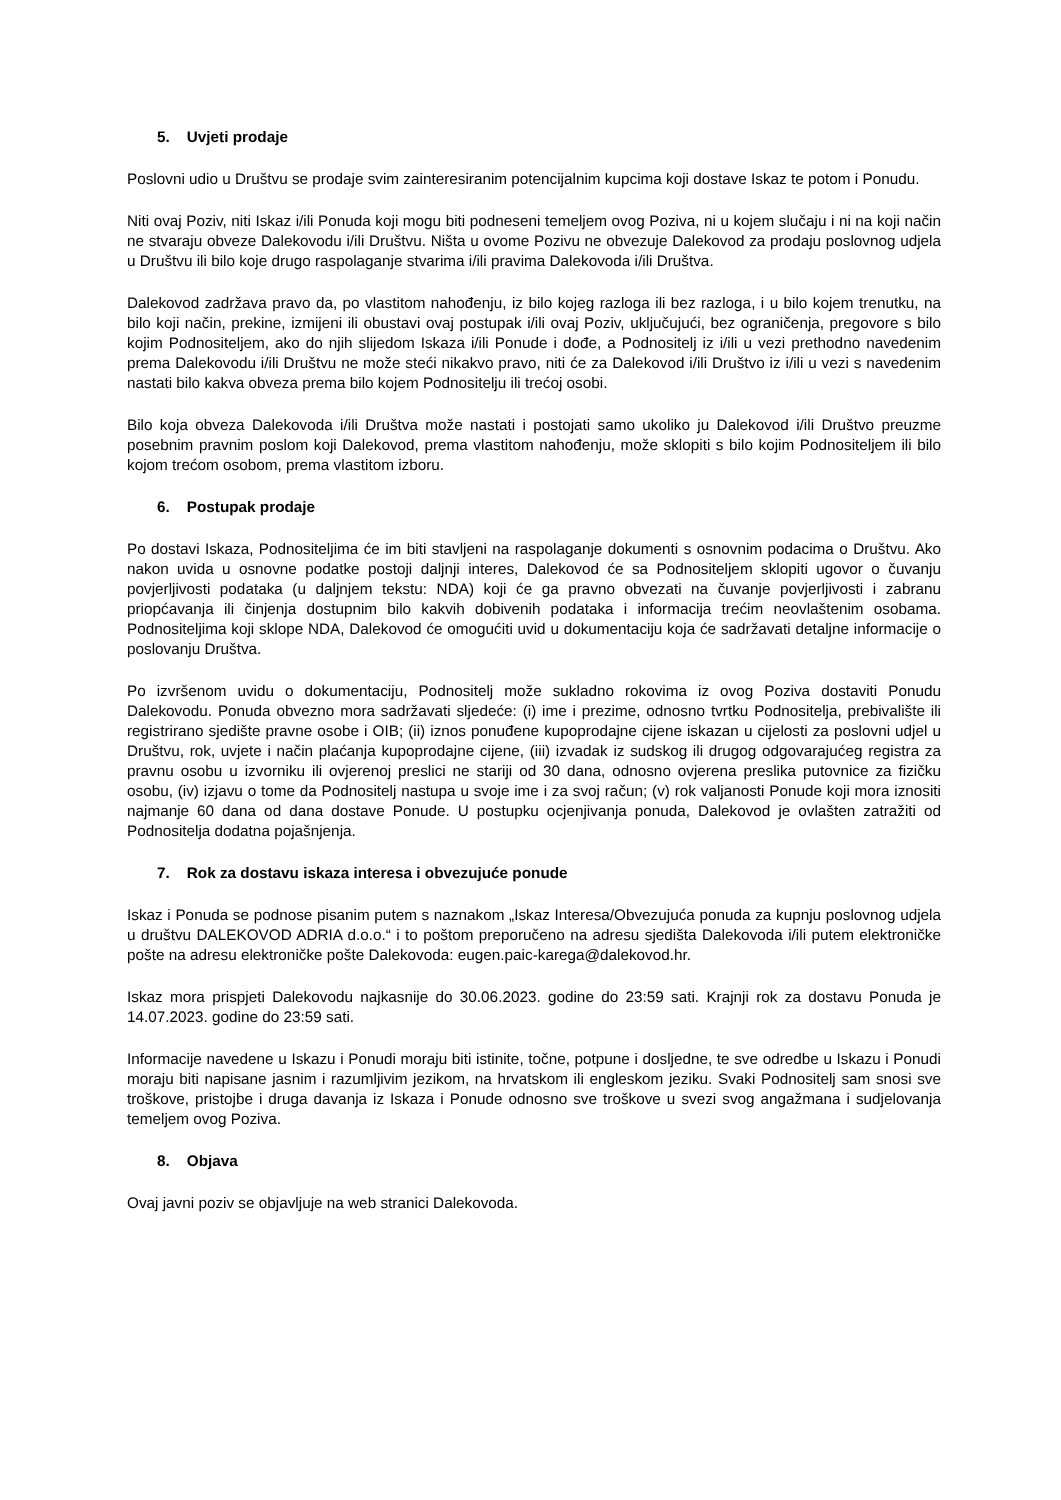5. Uvjeti prodaje
Poslovni udio u Društvu se prodaje svim zainteresiranim potencijalnim kupcima koji dostave Iskaz te potom i Ponudu.
Niti ovaj Poziv, niti Iskaz i/ili Ponuda koji mogu biti podneseni temeljem ovog Poziva, ni u kojem slučaju i ni na koji način ne stvaraju obveze Dalekovodu i/ili Društvu. Ništa u ovome Pozivu ne obvezuje Dalekovod za prodaju poslovnog udjela u Društvu ili bilo koje drugo raspolaganje stvarima i/ili pravima Dalekovoda i/ili Društva.
Dalekovod zadržava pravo da, po vlastitom nahođenju, iz bilo kojeg razloga ili bez razloga, i u bilo kojem trenutku, na bilo koji način, prekine, izmijeni ili obustavi ovaj postupak i/ili ovaj Poziv, uključujući, bez ograničenja, pregovore s bilo kojim Podnositeljem, ako do njih slijedom Iskaza i/ili Ponude i dođe, a Podnositelj iz i/ili u vezi prethodno navedenim prema Dalekovodu i/ili Društvu ne može steći nikakvo pravo, niti će za Dalekovod i/ili Društvo iz i/ili u vezi s navedenim nastati bilo kakva obveza prema bilo kojem Podnositelju ili trećoj osobi.
Bilo koja obveza Dalekovoda i/ili Društva može nastati i postojati samo ukoliko ju Dalekovod i/ili Društvo preuzme posebnim pravnim poslom koji Dalekovod, prema vlastitom nahođenju, može sklopiti s bilo kojim Podnositeljem ili bilo kojom trećom osobom, prema vlastitom izboru.
6. Postupak prodaje
Po dostavi Iskaza, Podnositeljima će im biti stavljeni na raspolaganje dokumenti s osnovnim podacima o Društvu. Ako nakon uvida u osnovne podatke postoji daljnji interes, Dalekovod će sa Podnositeljem sklopiti ugovor o čuvanju povjerljivosti podataka (u daljnjem tekstu: NDA) koji će ga pravno obvezati na čuvanje povjerljivosti i zabranu priopćavanja ili činjenja dostupnim bilo kakvih dobivenih podataka i informacija trećim neovlaštenim osobama. Podnositeljima koji sklope NDA, Dalekovod će omogućiti uvid u dokumentaciju koja će sadržavati detaljne informacije o poslovanju Društva.
Po izvršenom uvidu o dokumentaciju, Podnositelj može sukladno rokovima iz ovog Poziva dostaviti Ponudu Dalekovodu. Ponuda obvezno mora sadržavati sljedeće: (i) ime i prezime, odnosno tvrtku Podnositelja, prebivalište ili registrirano sjedište pravne osobe i OIB; (ii) iznos ponuđene kupoprodajne cijene iskazan u cijelosti za poslovni udjel u Društvu, rok, uvjete i način plaćanja kupoprodajne cijene, (iii) izvadak iz sudskog ili drugog odgovarajućeg registra za pravnu osobu u izvorniku ili ovjerenoj preslici ne stariji od 30 dana, odnosno ovjerena preslika putovnice za fizičku osobu, (iv) izjavu o tome da Podnositelj nastupa u svoje ime i za svoj račun; (v) rok valjanosti Ponude koji mora iznositi najmanje 60 dana od dana dostave Ponude. U postupku ocjenjivanja ponuda, Dalekovod je ovlašten zatražiti od Podnositelja dodatna pojašnjenja.
7. Rok za dostavu iskaza interesa i obvezujuće ponude
Iskaz i Ponuda se podnose pisanim putem s naznakom „Iskaz Interesa/Obvezujuća ponuda za kupnju poslovnog udjela u društvu DALEKOVOD ADRIA d.o.o.“ i to poštom preporučeno na adresu sjedišta Dalekovoda i/ili putem elektroničke pošte na adresu elektroničke pošte Dalekovoda: eugen.paic-karega@dalekovod.hr.
Iskaz mora prispjeti Dalekovodu najkasnije do 30.06.2023. godine do 23:59 sati. Krajnji rok za dostavu Ponuda je 14.07.2023. godine do 23:59 sati.
Informacije navedene u Iskazu i Ponudi moraju biti istinite, točne, potpune i dosljedne, te sve odredbe u Iskazu i Ponudi moraju biti napisane jasnim i razumljivim jezikom, na hrvatskom ili engleskom jeziku. Svaki Podnositelj sam snosi sve troškove, pristojbe i druga davanja iz Iskaza i Ponude odnosno sve troškove u svezi svog angažmana i sudjelovanja temeljem ovog Poziva.
8. Objava
Ovaj javni poziv se objavljuje na web stranici Dalekovoda.